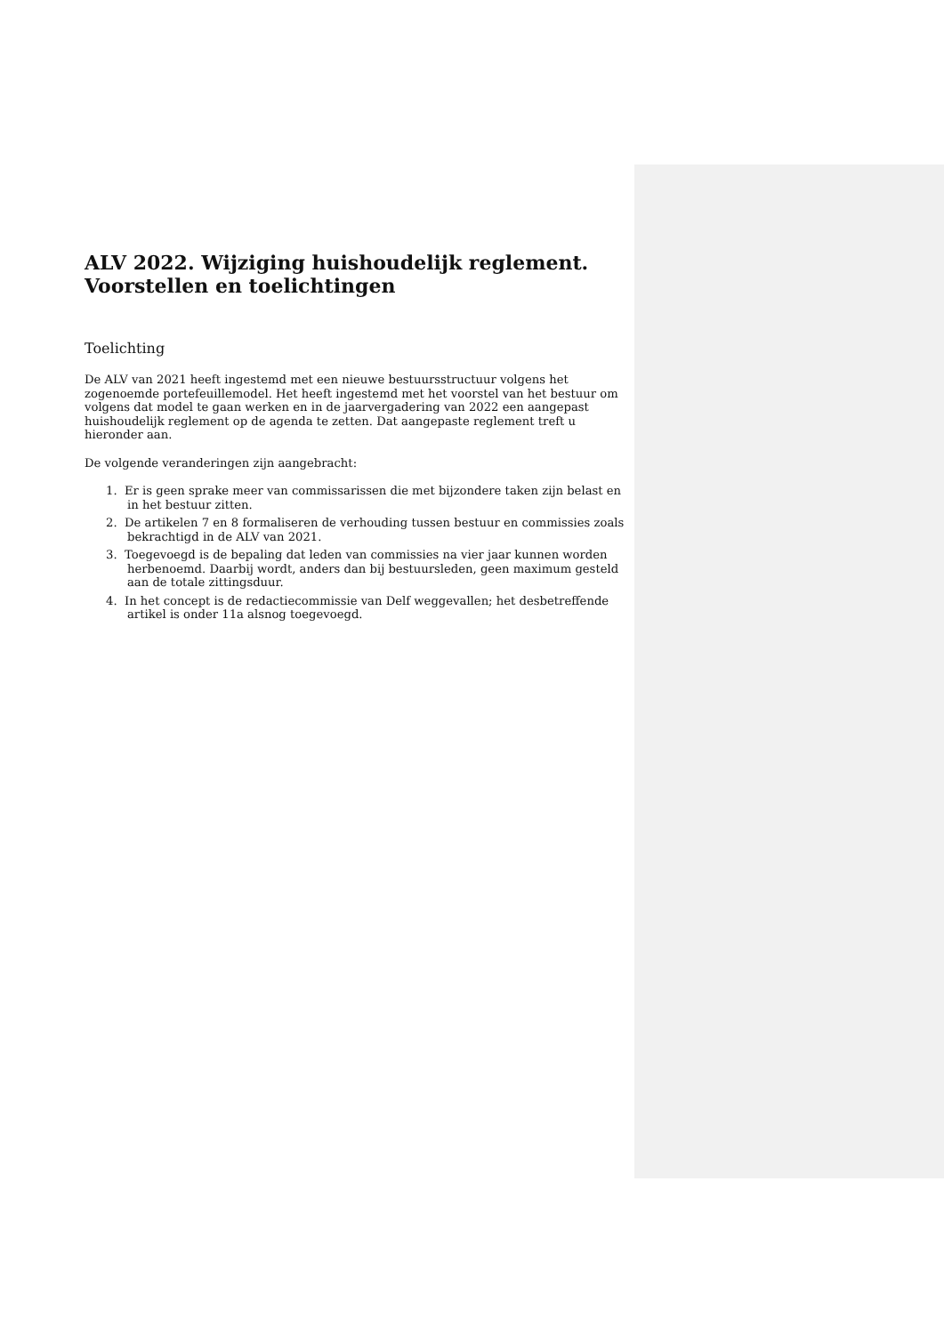ALV 2022. Wijziging huishoudelijk reglement. Voorstellen en toelichtingen
Toelichting
De ALV van 2021 heeft ingestemd met een nieuwe bestuursstructuur volgens het zogenoemde portefeuillemodel. Het heeft ingestemd met het voorstel van het bestuur om volgens dat model te gaan werken en in de jaarvergadering van 2022 een aangepast huishoudelijk reglement op de agenda te zetten. Dat aangepaste reglement treft u hieronder aan.
De volgende veranderingen zijn aangebracht:
1. Er is geen sprake meer van commissarissen die met bijzondere taken zijn belast en in het bestuur zitten.
2. De artikelen 7 en 8 formaliseren de verhouding tussen bestuur en commissies zoals bekrachtigd in de ALV van 2021.
3. Toegevoegd is de bepaling dat leden van commissies na vier jaar kunnen worden herbenoemd. Daarbij wordt, anders dan bij bestuursleden, geen maximum gesteld aan de totale zittingsduur.
4. In het concept is de redactiecommissie van Delf weggevallen; het desbetreffende artikel is onder 11a alsnog toegevoegd.